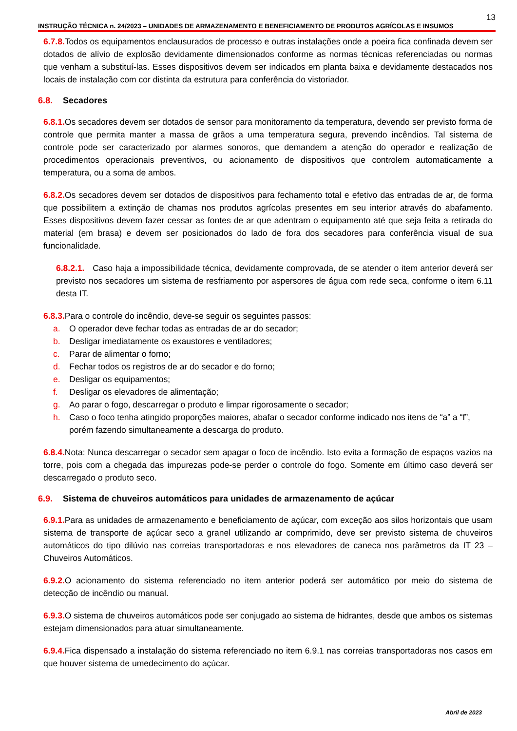13
INSTRUÇÃO TÉCNICA n. 24/2023 – UNIDADES DE ARMAZENAMENTO E BENEFICIAMENTO DE PRODUTOS AGRÍCOLAS E INSUMOS
6.7.8. Todos os equipamentos enclausurados de processo e outras instalações onde a poeira fica confinada devem ser dotados de alívio de explosão devidamente dimensionados conforme as normas técnicas referenciadas ou normas que venham a substituí-las. Esses dispositivos devem ser indicados em planta baixa e devidamente destacados nos locais de instalação com cor distinta da estrutura para conferência do vistoriador.
6.8. Secadores
6.8.1. Os secadores devem ser dotados de sensor para monitoramento da temperatura, devendo ser previsto forma de controle que permita manter a massa de grãos a uma temperatura segura, prevendo incêndios. Tal sistema de controle pode ser caracterizado por alarmes sonoros, que demandem a atenção do operador e realização de procedimentos operacionais preventivos, ou acionamento de dispositivos que controlem automaticamente a temperatura, ou a soma de ambos.
6.8.2. Os secadores devem ser dotados de dispositivos para fechamento total e efetivo das entradas de ar, de forma que possibilitem a extinção de chamas nos produtos agrícolas presentes em seu interior através do abafamento. Esses dispositivos devem fazer cessar as fontes de ar que adentram o equipamento até que seja feita a retirada do material (em brasa) e devem ser posicionados do lado de fora dos secadores para conferência visual de sua funcionalidade.
6.8.2.1. Caso haja a impossibilidade técnica, devidamente comprovada, de se atender o item anterior deverá ser previsto nos secadores um sistema de resfriamento por aspersores de água com rede seca, conforme o item 6.11 desta IT.
6.8.3. Para o controle do incêndio, deve-se seguir os seguintes passos:
a. O operador deve fechar todas as entradas de ar do secador;
b. Desligar imediatamente os exaustores e ventiladores;
c. Parar de alimentar o forno;
d. Fechar todos os registros de ar do secador e do forno;
e. Desligar os equipamentos;
f. Desligar os elevadores de alimentação;
g. Ao parar o fogo, descarregar o produto e limpar rigorosamente o secador;
h. Caso o foco tenha atingido proporções maiores, abafar o secador conforme indicado nos itens de “a” a “f”, porém fazendo simultaneamente a descarga do produto.
6.8.4. Nota: Nunca descarregar o secador sem apagar o foco de incêndio. Isto evita a formação de espaços vazios na torre, pois com a chegada das impurezas pode-se perder o controle do fogo. Somente em último caso deverá ser descarregado o produto seco.
6.9. Sistema de chuveiros automáticos para unidades de armazenamento de açúcar
6.9.1. Para as unidades de armazenamento e beneficiamento de açúcar, com exceção aos silos horizontais que usam sistema de transporte de açúcar seco a granel utilizando ar comprimido, deve ser previsto sistema de chuveiros automáticos do tipo dilúvio nas correias transportadoras e nos elevadores de caneca nos parâmetros da IT 23 – Chuveiros Automáticos.
6.9.2. O acionamento do sistema referenciado no item anterior poderá ser automático por meio do sistema de detecção de incêndio ou manual.
6.9.3. O sistema de chuveiros automáticos pode ser conjugado ao sistema de hidrantes, desde que ambos os sistemas estejam dimensionados para atuar simultaneamente.
6.9.4. Fica dispensado a instalação do sistema referenciado no item 6.9.1 nas correias transportadoras nos casos em que houver sistema de umedecimento do açúcar.
Abril de 2023